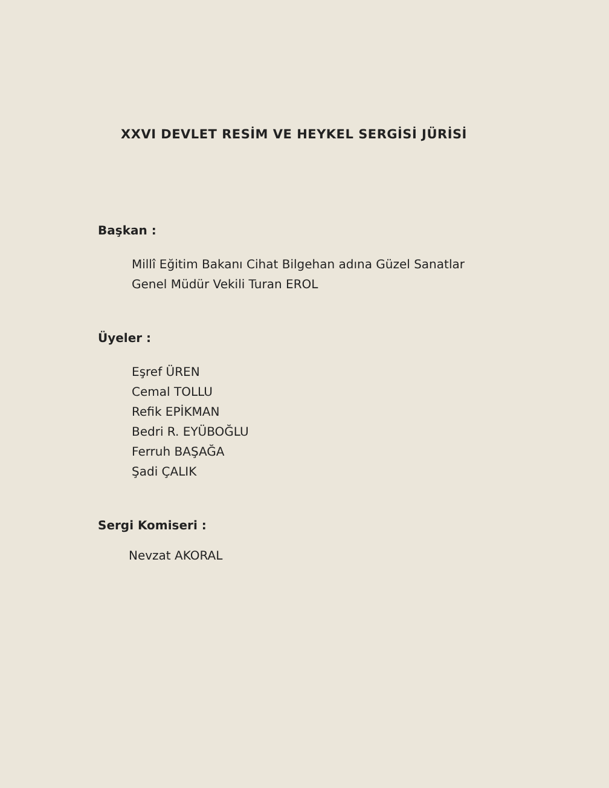XXVI DEVLET RESİM VE HEYKEL SERGİSİ JÜRİSİ
Başkan :
Millî Eğitim Bakanı Cihat Bilgehan adına Güzel Sanatlar
Genel Müdür Vekili Turan EROL
Üyeler :
Eşref ÜREN
Cemal TOLLU
Refik EPİKMAN
Bedri R. EYÜBOĞLU
Ferruh BAŞAĞA
Şadi ÇALIK
Sergi Komiseri :
Nevzat AKORAL